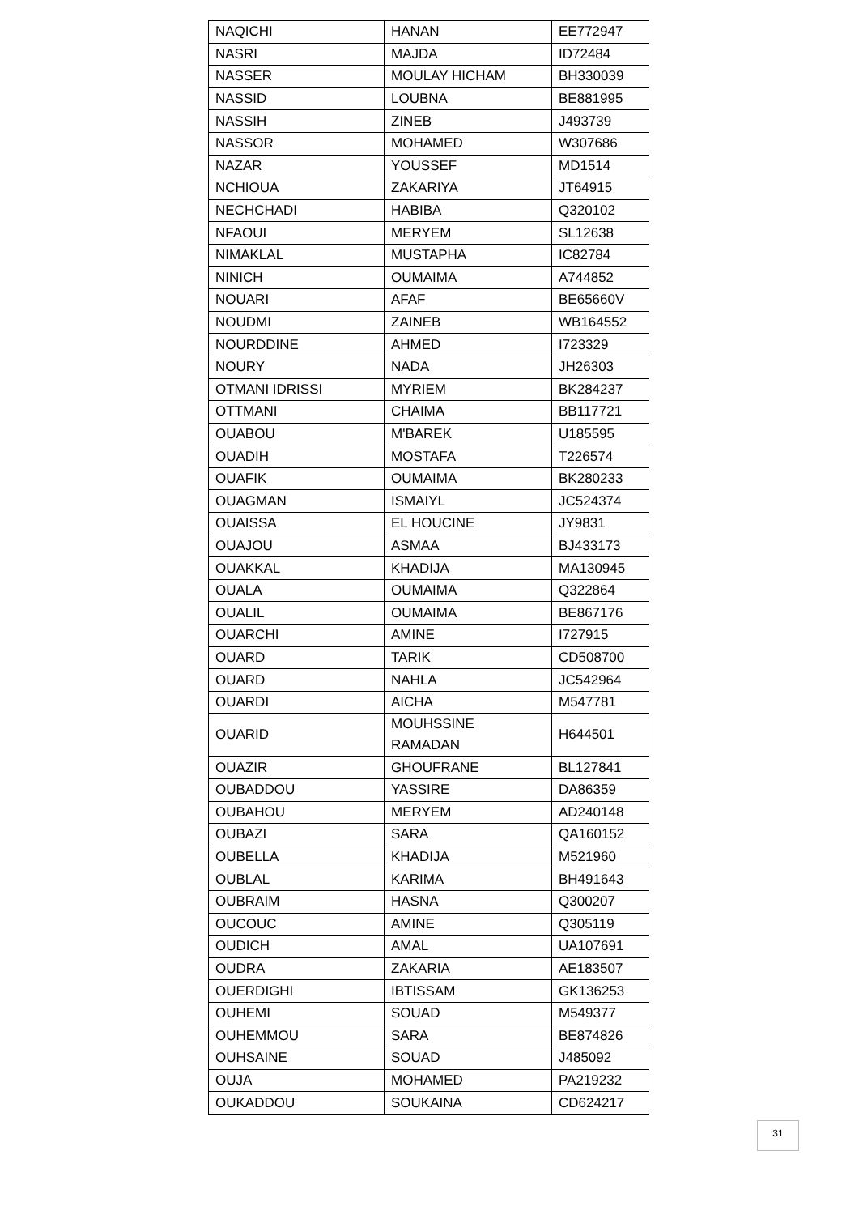| NAQICHI | HANAN | EE772947 |
| NASRI | MAJDA | ID72484 |
| NASSER | MOULAY HICHAM | BH330039 |
| NASSID | LOUBNA | BE881995 |
| NASSIH | ZINEB | J493739 |
| NASSOR | MOHAMED | W307686 |
| NAZAR | YOUSSEF | MD1514 |
| NCHIOUA | ZAKARIYA | JT64915 |
| NECHCHADI | HABIBA | Q320102 |
| NFAOUI | MERYEM | SL12638 |
| NIMAKLAL | MUSTAPHA | IC82784 |
| NINICH | OUMAIMA | A744852 |
| NOUARI | AFAF | BE65660V |
| NOUDMI | ZAINEB | WB164552 |
| NOURDDINE | AHMED | I723329 |
| NOURY | NADA | JH26303 |
| OTMANI IDRISSI | MYRIEM | BK284237 |
| OTTMANI | CHAIMA | BB117721 |
| OUABOU | M'BAREK | U185595 |
| OUADIH | MOSTAFA | T226574 |
| OUAFIK | OUMAIMA | BK280233 |
| OUAGMAN | ISMAIYL | JC524374 |
| OUAISSA | EL HOUCINE | JY9831 |
| OUAJOU | ASMAA | BJ433173 |
| OUAKKAL | KHADIJA | MA130945 |
| OUALA | OUMAIMA | Q322864 |
| OUALIL | OUMAIMA | BE867176 |
| OUARCHI | AMINE | I727915 |
| OUARD | TARIK | CD508700 |
| OUARD | NAHLA | JC542964 |
| OUARDI | AICHA | M547781 |
| OUARID | MOUHSSINE RAMADAN | H644501 |
| OUAZIR | GHOUFRANE | BL127841 |
| OUBADDOU | YASSIRE | DA86359 |
| OUBAHOU | MERYEM | AD240148 |
| OUBAZI | SARA | QA160152 |
| OUBELLA | KHADIJA | M521960 |
| OUBLAL | KARIMA | BH491643 |
| OUBRAIM | HASNA | Q300207 |
| OUCOUC | AMINE | Q305119 |
| OUDICH | AMAL | UA107691 |
| OUDRA | ZAKARIA | AE183507 |
| OUERDIGHI | IBTISSAM | GK136253 |
| OUHEMI | SOUAD | M549377 |
| OUHEMMOU | SARA | BE874826 |
| OUHSAINE | SOUAD | J485092 |
| OUJA | MOHAMED | PA219232 |
| OUKADDOU | SOUKAINA | CD624217 |
31